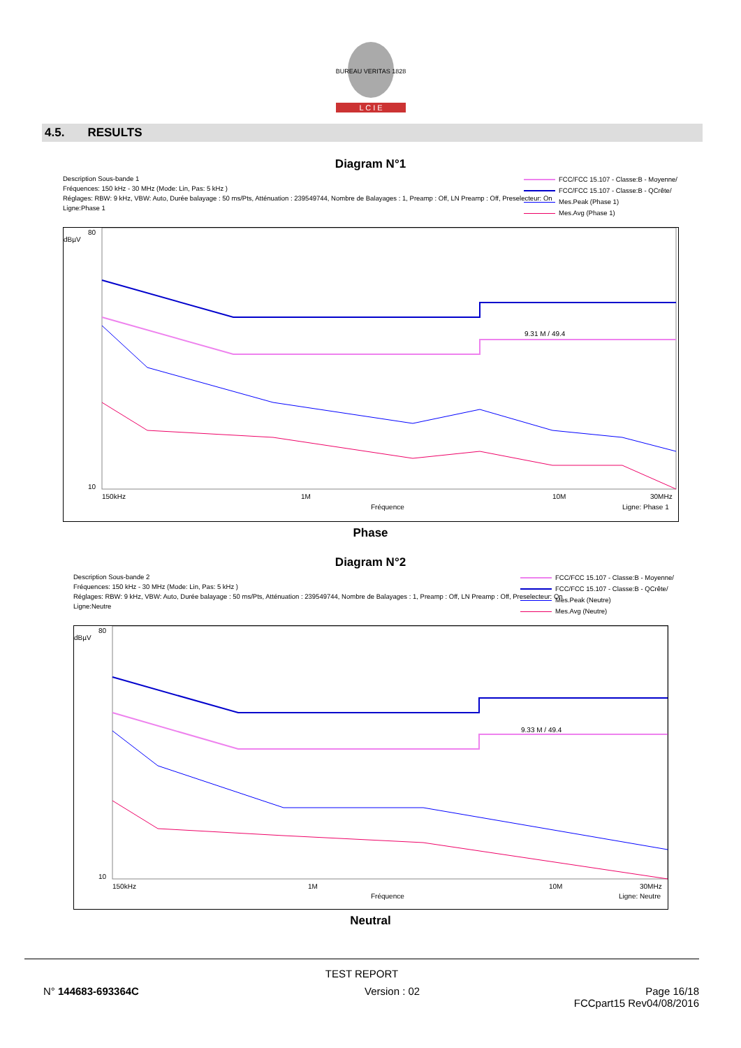BUREAU VERITAS 1828
L C I E
4.5. RESULTS
Diagram N°1
Description Sous-bande 1
Fréquences: 150 kHz - 30 MHz (Mode: Lin, Pas: 5 kHz )
Réglages: RBW: 9 kHz, VBW: Auto, Durée balayage : 50 ms/Pts, Atténuation : 239549744, Nombre de Balayages : 1, Preamp : Off, LN Preamp : Off, Preselecteur: On
Ligne:Phase 1
FCC/FCC 15.107 - Classe:B - Moyenne/
FCC/FCC 15.107 - Classe:B - QCrête/
Mes.Peak (Phase 1)
Mes.Avg (Phase 1)
dBµV
80
10
150kHz
1M
10M
30MHz
Fréquence
Ligne: Phase 1
9.31 M / 49.4
Phase
Diagram N°2
Description Sous-bande 2
Fréquences: 150 kHz - 30 MHz (Mode: Lin, Pas: 5 kHz )
Réglages: RBW: 9 kHz, VBW: Auto, Durée balayage : 50 ms/Pts, Atténuation : 239549744, Nombre de Balayages : 1, Preamp : Off, LN Preamp : Off, Preselecteur: On
Ligne:Neutre
FCC/FCC 15.107 - Classe:B - Moyenne/
FCC/FCC 15.107 - Classe:B - QCrête/
Mes.Peak (Neutre)
Mes.Avg (Neutre)
dBµV
80
10
150kHz
1M
10M
30MHz
Fréquence
Ligne: Neutre
9.33 M / 49.4
Neutral
TEST REPORT
N° 144683-693364C Version : 02 Page 16/18
FCCpart15 Rev04/08/2016